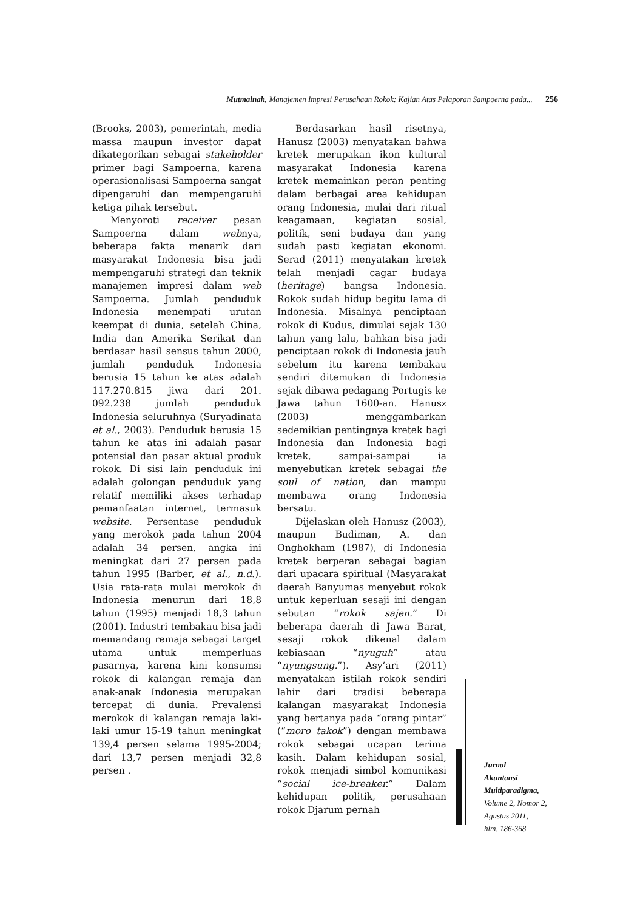Mutmainah, Manajemen Impresi Perusahaan Rokok: Kajian Atas Pelaporan Sampoerna pada... 256
(Brooks, 2003), pemerintah, media massa maupun investor dapat dikategorikan sebagai stakeholder primer bagi Sampoerna, karena operasionalisasi Sampoerna sangat dipengaruhi dan mempengaruhi ketiga pihak tersebut.
Menyoroti receiver pesan Sampoerna dalam webnya, beberapa fakta menarik dari masyarakat Indonesia bisa jadi mempengaruhi strategi dan teknik manajemen impresi dalam web Sampoerna. Jumlah penduduk Indonesia menempati urutan keempat di dunia, setelah China, India dan Amerika Serikat dan berdasar hasil sensus tahun 2000, jumlah penduduk Indonesia berusia 15 tahun ke atas adalah 117.270.815 jiwa dari 201. 092.238 jumlah penduduk Indonesia seluruhnya (Suryadinata et al., 2003). Penduduk berusia 15 tahun ke atas ini adalah pasar potensial dan pasar aktual produk rokok. Di sisi lain penduduk ini adalah golongan penduduk yang relatif memiliki akses terhadap pemanfaatan internet, termasuk website. Persentase penduduk yang merokok pada tahun 2004 adalah 34 persen, angka ini meningkat dari 27 persen pada tahun 1995 (Barber, et al., n.d.). Usia rata-rata mulai merokok di Indonesia menurun dari 18,8 tahun (1995) menjadi 18,3 tahun (2001). Industri tembakau bisa jadi memandang remaja sebagai target utama untuk memperluas pasarnya, karena kini konsumsi rokok di kalangan remaja dan anak-anak Indonesia merupakan tercepat di dunia. Prevalensi merokok di kalangan remaja laki-laki umur 15-19 tahun meningkat 139,4 persen selama 1995-2004; dari 13,7 persen menjadi 32,8 persen .
Berdasarkan hasil risetnya, Hanusz (2003) menyatakan bahwa kretek merupakan ikon kultural masyarakat Indonesia karena kretek memainkan peran penting dalam berbagai area kehidupan orang Indonesia, mulai dari ritual keagamaan, kegiatan sosial, politik, seni budaya dan yang sudah pasti kegiatan ekonomi. Serad (2011) menyatakan kretek telah menjadi cagar budaya (heritage) bangsa Indonesia. Rokok sudah hidup begitu lama di Indonesia. Misalnya penciptaan rokok di Kudus, dimulai sejak 130 tahun yang lalu, bahkan bisa jadi penciptaan rokok di Indonesia jauh sebelum itu karena tembakau sendiri ditemukan di Indonesia sejak dibawa pedagang Portugis ke Jawa tahun 1600-an. Hanusz (2003) menggambarkan sedemikian pentingnya kretek bagi Indonesia dan Indonesia bagi kretek, sampai-sampai ia menyebutkan kretek sebagai the soul of nation, dan mampu membawa orang Indonesia bersatu.
Dijelaskan oleh Hanusz (2003), maupun Budiman, A. dan Onghokham (1987), di Indonesia kretek berperan sebagai bagian dari upacara spiritual (Masyarakat daerah Banyumas menyebut rokok untuk keperluan sesaji ini dengan sebutan “rokok sajen.” Di beberapa daerah di Jawa Barat, sesaji rokok dikenal dalam kebiasaan “nyuguh” atau “nyungsung.”). Asy’ari (2011) menyatakan istilah rokok sendiri lahir dari tradisi beberapa kalangan masyarakat Indonesia yang bertanya pada “orang pintar” (“moro takok”) dengan membawa rokok sebagai ucapan terima kasih. Dalam kehidupan sosial, rokok menjadi simbol komunikasi “social ice-breaker.” Dalam kehidupan politik, perusahaan rokok Djarum pernah
Jurnal
Akuntansi
Multiparadigma,
Volume 2, Nomor 2,
Agustus 2011,
hlm. 186-368